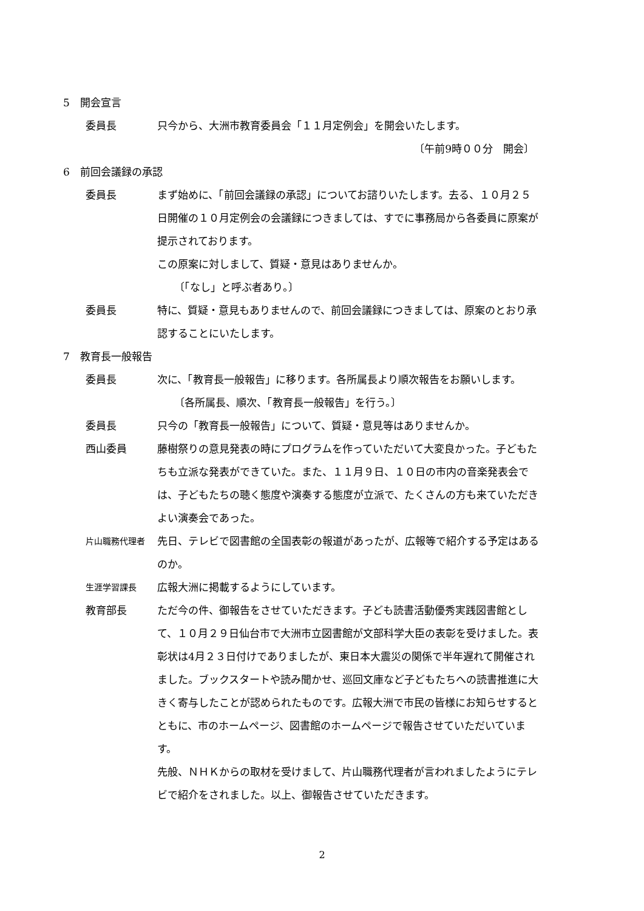5　開会宣言
委員長 只今から、大洲市教育委員会「１１月定例会」を開会いたします。
〔午前9時００分　開会〕
6　前回会議録の承認
委員長 まず始めに、「前回会議録の承認」についてお諮りいたします。去る、１０月２５日開催の１０月定例会の会議録につきましては、すでに事務局から各委員に原案が提示されております。
この原案に対しまして、質疑・意見はありませんか。
〔「なし」と呼ぶ者あり。〕
委員長 特に、質疑・意見もありませんので、前回会議録につきましては、原案のとおり承認することにいたします。
7　教育長一般報告
委員長 次に、「教育長一般報告」に移ります。各所属長より順次報告をお願いします。
〔各所属長、順次、「教育長一般報告」を行う。〕
委員長 只今の「教育長一般報告」について、質疑・意見等はありませんか。
西山委員 藤樹祭りの意見発表の時にプログラムを作っていただいて大変良かった。子どもたちも立派な発表ができていた。また、１１月９日、１０日の市内の音楽発表会では、子どもたちの聴く態度や演奏する態度が立派で、たくさんの方も来ていただきよい演奏会であった。
片山職務代理者
先日、テレビで図書館の全国表彰の報道があったが、広報等で紹介する予定はあるのか。
生涯学習課長
広報大洲に掲載するようにしています。
教育部長 ただ今の件、御報告をさせていただきます。子ども読書活動優秀実践図書館として、１０月２９日仙台市で大洲市立図書館が文部科学大臣の表彰を受けました。表彰状は4月２３日付けでありましたが、東日本大震災の関係で半年遅れて開催されました。ブックスタートや読み聞かせ、巡回文庫など子どもたちへの読書推進に大きく寄与したことが認められたものです。広報大洲で市民の皆様にお知らせするとともに、市のホームページ、図書館のホームページで報告させていただいています。
先般、ＮＨＫからの取材を受けまして、片山職務代理者が言われましたようにテレビで紹介をされました。以上、御報告させていただきます。
2